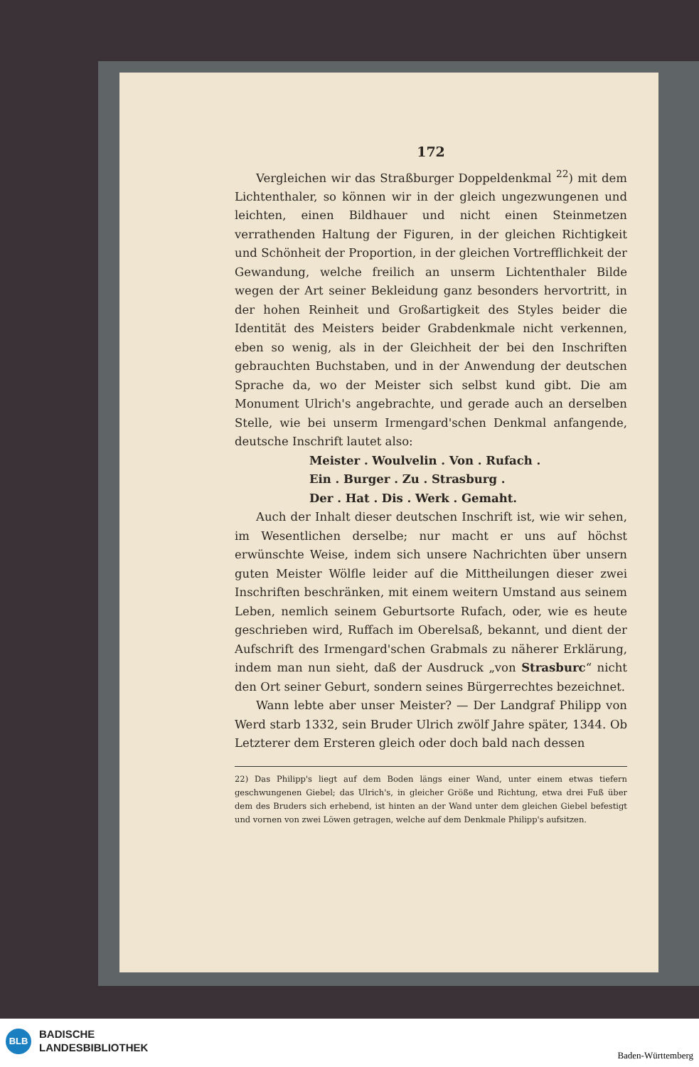172
Vergleichen wir das Straßburger Doppeldenkmal <sup>22</sup>) mit dem Lichtenthaler, so können wir in der gleich ungezwungenen und leichten, einen Bildhauer und nicht einen Steinmetzen verrathenden Haltung der Figuren, in der gleichen Richtigkeit und Schönheit der Proportion, in der gleichen Vortrefflichkeit der Gewandung, welche freilich an unserm Lichtenthaler Bilde wegen der Art seiner Bekleidung ganz besonders hervortritt, in der hohen Reinheit und Großartigkeit des Styles beider die Identität des Meisters beider Grabdenkmale nicht verkennen, eben so wenig, als in der Gleichheit der bei den Inschriften gebrauchten Buchstaben, und in der Anwendung der deutschen Sprache da, wo der Meister sich selbst kund gibt. Die am Monument Ulrich's angebrachte, und gerade auch an derselben Stelle, wie bei unserm Irmengard'schen Denkmal anfangende, deutsche Inschrift lautet also:
Meister . Woulvelin . Von . Rufach .
Ein . Burger . Zu . Strasburg .
Der . Hat . Dis . Werk . Gemaht.
Auch der Inhalt dieser deutschen Inschrift ist, wie wir sehen, im Wesentlichen derselbe; nur macht er uns auf höchst erwünschte Weise, indem sich unsere Nachrichten über unsern guten Meister Wölfle leider auf die Mittheilungen dieser zwei Inschriften beschränken, mit einem weitern Umstand aus seinem Leben, nemlich seinem Geburtsorte Rufach, oder, wie es heute geschrieben wird, Ruffach im Oberelsaß, bekannt, und dient der Aufschrift des Irmengard'schen Grabmals zu näherer Erklärung, indem man nun sieht, daß der Ausdruck „von Strasburc“ nicht den Ort seiner Geburt, sondern seines Bürgerrechtes bezeichnet.
Wann lebte aber unser Meister? — Der Landgraf Philipp von Werd starb 1332, sein Bruder Ulrich zwölf Jahre später, 1344. Ob Letzterer dem Ersteren gleich oder doch bald nach dessen
22) Das Philipp's liegt auf dem Boden längs einer Wand, unter einem etwas tiefern geschwungenen Giebel; das Ulrich's, in gleicher Größe und Richtung, etwa drei Fuß über dem des Bruders sich erhebend, ist hinten an der Wand unter dem gleichen Giebel befestigt und vornen von zwei Löwen getragen, welche auf dem Denkmale Philipp's aufsitzen.
BLB
BADISCHE
LANDESBIBLIOTHEK
Baden-Württemberg